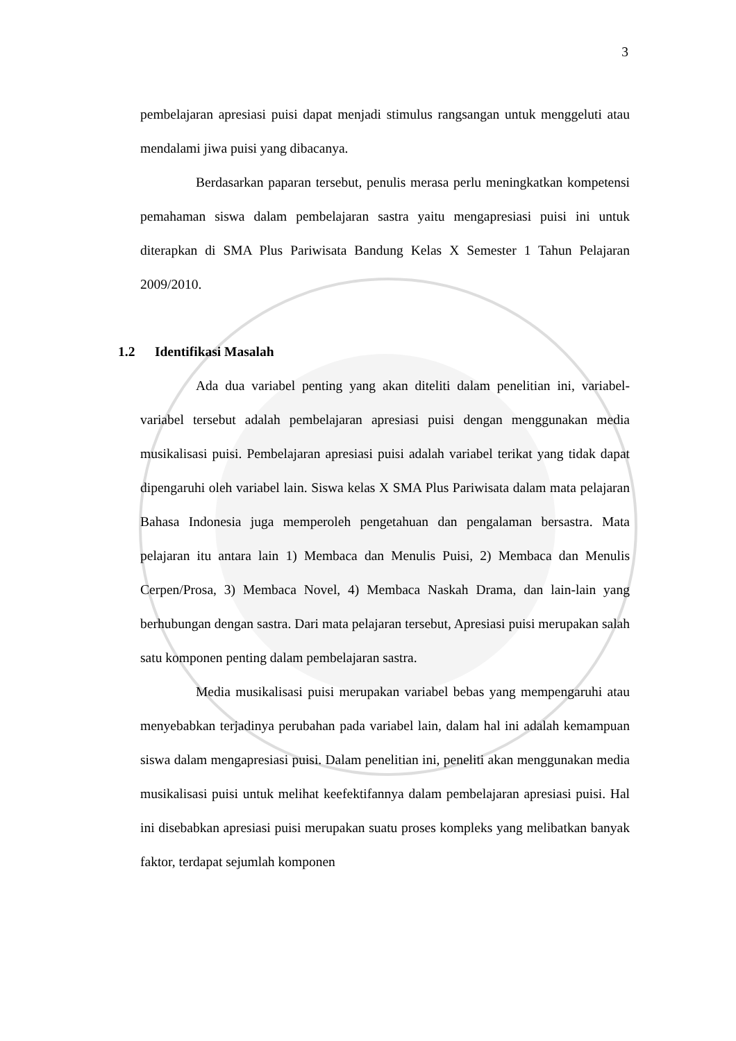3
pembelajaran apresiasi puisi dapat menjadi stimulus rangsangan untuk menggeluti atau mendalami jiwa puisi yang dibacanya.
Berdasarkan paparan tersebut, penulis merasa perlu meningkatkan kompetensi pemahaman siswa dalam pembelajaran sastra yaitu mengapresiasi puisi ini untuk diterapkan di SMA Plus Pariwisata Bandung Kelas X Semester 1 Tahun Pelajaran 2009/2010.
1.2 Identifikasi Masalah
Ada dua variabel penting yang akan diteliti dalam penelitian ini, variabel-variabel tersebut adalah pembelajaran apresiasi puisi dengan menggunakan media musikalisasi puisi. Pembelajaran apresiasi puisi adalah variabel terikat yang tidak dapat dipengaruhi oleh variabel lain. Siswa kelas X SMA Plus Pariwisata dalam mata pelajaran Bahasa Indonesia juga memperoleh pengetahuan dan pengalaman bersastra. Mata pelajaran itu antara lain 1) Membaca dan Menulis Puisi, 2) Membaca dan Menulis Cerpen/Prosa, 3) Membaca Novel, 4) Membaca Naskah Drama, dan lain-lain yang berhubungan dengan sastra. Dari mata pelajaran tersebut, Apresiasi puisi merupakan salah satu komponen penting dalam pembelajaran sastra.
Media musikalisasi puisi merupakan variabel bebas yang mempengaruhi atau menyebabkan terjadinya perubahan pada variabel lain, dalam hal ini adalah kemampuan siswa dalam mengapresiasi puisi. Dalam penelitian ini, peneliti akan menggunakan media musikalisasi puisi untuk melihat keefektifannya dalam pembelajaran apresiasi puisi. Hal ini disebabkan apresiasi puisi merupakan suatu proses kompleks yang melibatkan banyak faktor, terdapat sejumlah komponen